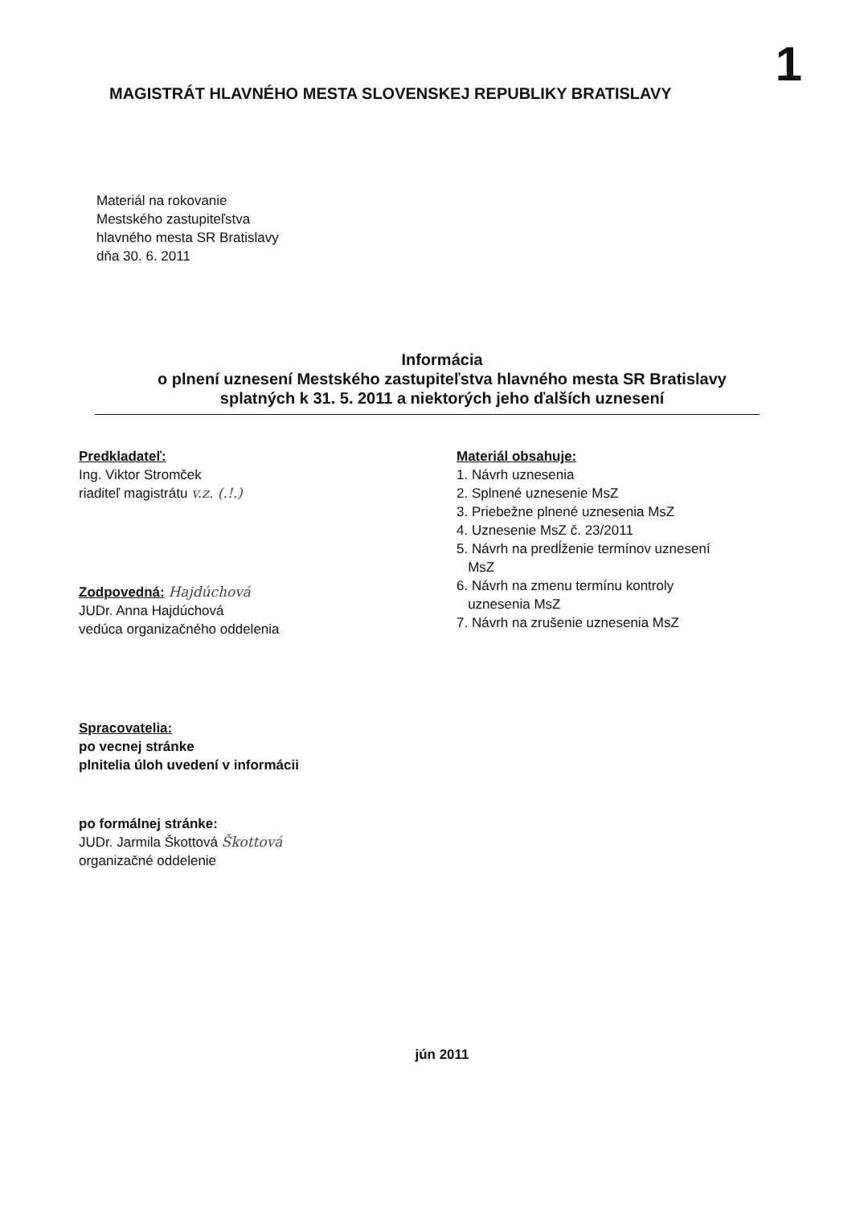1
MAGISTRÁT HLAVNÉHO MESTA SLOVENSKEJ REPUBLIKY BRATISLAVY
Materiál na rokovanie
Mestského zastupiteľstva
hlavného mesta SR Bratislavy
dňa 30. 6. 2011
Informácia
o plnení uznesení Mestského zastupiteľstva hlavného mesta SR Bratislavy
splatných k 31. 5. 2011 a niektorých jeho ďalších uznesení
Predkladateľ:
Ing. Viktor Stromček
riaditeľ magistrátu v.z. (.!.)
Zodpovedná: Hajdúchová
JUDr. Anna Hajdúchová
vedúca organizačného oddelenia
Spracovatelia:
po vecnej stránke
plnitelia úloh uvedení v informácii
po formálnej stránke:
JUDr. Jarmila Škottová Škottová
organizačné oddelenie
Materiál obsahuje:
1. Návrh uznesenia
2. Splnené uznesenie MsZ
3. Priebežne plnené uznesenia MsZ
4. Uznesenie MsZ č. 23/2011
5. Návrh na predĺženie termínov uznesení
MsZ
6. Návrh na zmenu termínu kontroly
uznesenia MsZ
7. Návrh na zrušenie uznesenia MsZ
jún 2011